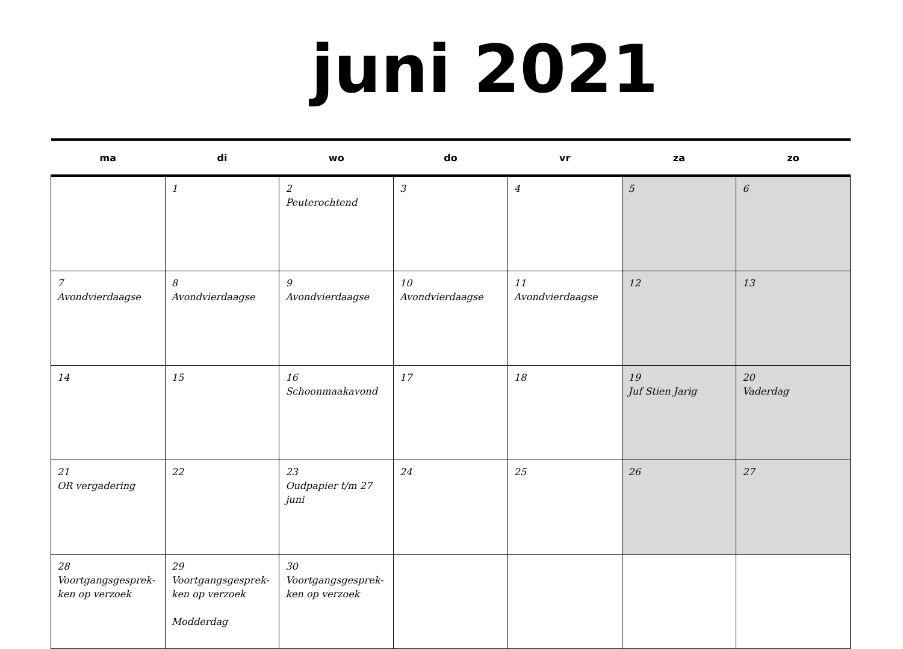juni 2021
| ma | di | wo | do | vr | za | zo |
| --- | --- | --- | --- | --- | --- | --- |
| | 1 | 2 Peuterochtend | 3 | 4 | 5 | 6 |
| 7 Avondvierdaagse | 8 Avondvierdaagse | 9 Avondvierdaagse | 10 Avondvierdaagse | 11 Avondvierdaagse | 12 | 13 |
| 14 | 15 | 16 Schoonmaakavond | 17 | 18 | 19 Juf Stien Jarig | 20 Vaderdag |
| 21 OR vergadering | 22 | 23 Oudpapier t/m 27 juni | 24 | 25 | 26 | 27 |
| 28 Voortgangsgesprek-ken op verzoek | 29 Voortgangsgesprek-ken op verzoek Modderdag | 30 Voortgangsgesprek-ken op verzoek | | | | |